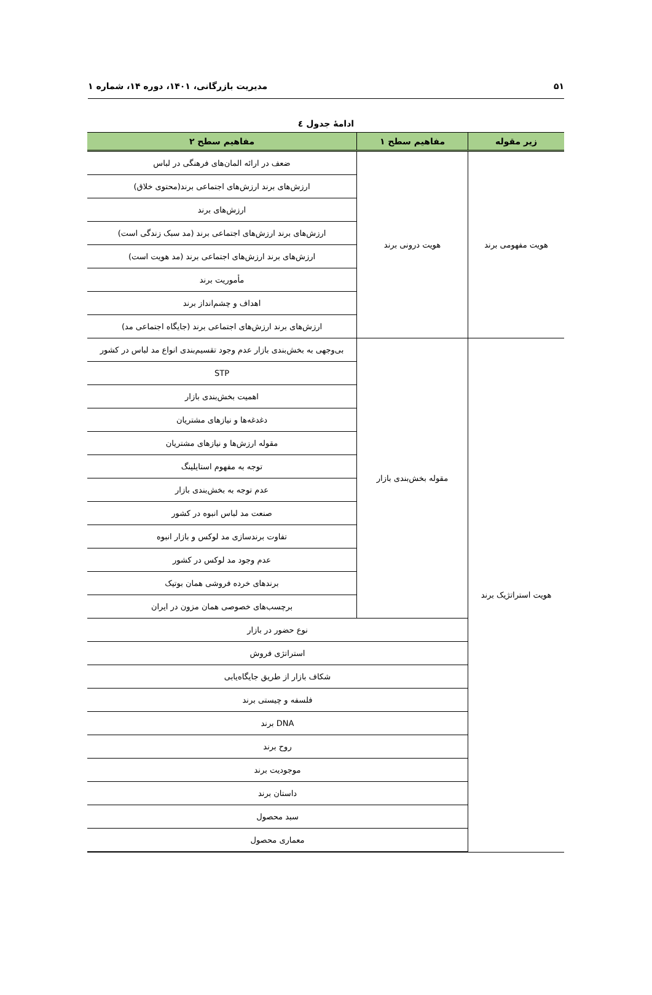۵۱ مدیریت بازرگانی، ۱۴۰۱، دوره ۱۴، شماره ۱
ادامهٔ جدول ٤
| زیر مقوله | مفاهیم سطح ۱ | مفاهیم سطح ۲ |
| --- | --- | --- |
| هویت مفهومی برند | هویت درونی برند | ضعف در ارائه المان‌های فرهنگی در لباس |
| | | ارزش‌های برند ارزش‌های اجتماعی برند(محتوی خلاق) |
| | | ارزش‌های برند |
| | | ارزش‌های برند ارزش‌های اجتماعی برند (مد سبک زندگی است) |
| | | ارزش‌های برند ارزش‌های اجتماعی برند (مد هویت است) |
| | | مأموریت برند |
| | | اهداف و چشم‌انداز برند |
| | | ارزش‌های برند ارزش‌های اجتماعی برند (جایگاه اجتماعی مد) |
| هویت استراتژیک برند | مقوله بخش‌بندی بازار | بی‌وجهی به بخش‌بندی بازار عدم وجود تقسیم‌بندی انواع مد لباس در کشور |
| | | STP |
| | | اهمیت بخش‌بندی بازار |
| | | دغدغه‌ها و نیازهای مشتریان |
| | | مقوله ارزش‌ها و نیازهای مشتریان |
| | | توجه به مفهوم استایلینگ |
| | | عدم توجه به بخش‌بندی بازار |
| | | صنعت مد لباس انبوه در کشور |
| | | تفاوت برندسازی مد لوکس و بازار انبوه |
| | | عدم وجود مد لوکس در کشور |
| | | برندهای خرده فروشی همان بوتیک |
| | | برچسب‌های خصوصی همان مزون در ایران |
| | نوع حضور در بازار | |
| | استراتژی فروش | |
| | شکاف بازار از طریق جایگاه‌یابی | |
| | فلسفه و چیستی برند | |
| | DNA برند | |
| | روح برند | |
| | موجودیت برند | |
| | داستان برند | |
| | سبد محصول | |
| | معماری محصول | |